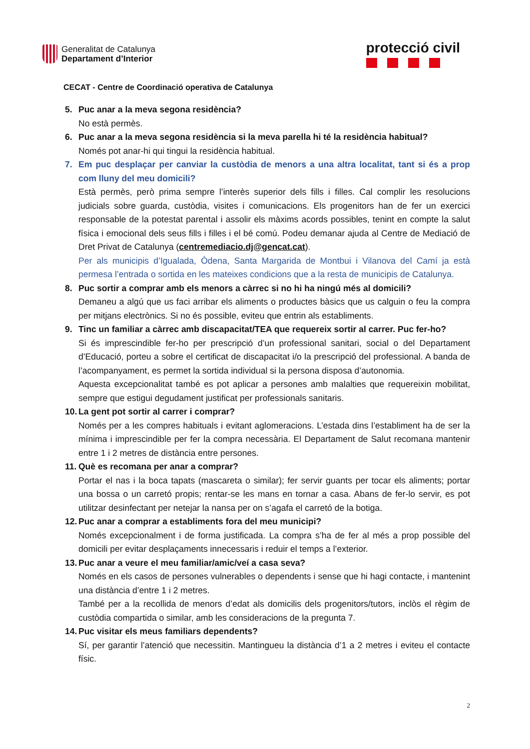Generalitat de Catalunya
Departament d’Interior
protecció civil
CECAT - Centre de Coordinació operativa de Catalunya
5. Puc anar a la meva segona residència?
No està permès.
6. Puc anar a la meva segona residència si la meva parella hi té la residència habitual?
Només pot anar-hi qui tingui la residència habitual.
7. Em puc desplaçar per canviar la custòdia de menors a una altra localitat, tant si és a prop com lluny del meu domicili?
Està permès, però prima sempre l’interès superior dels fills i filles. Cal complir les resolucions judicials sobre guarda, custòdia, visites i comunicacions. Els progenitors han de fer un exercici responsable de la potestat parental i assolir els màxims acords possibles, tenint en compte la salut física i emocional dels seus fills i filles i el bé comú. Podeu demanar ajuda al Centre de Mediació de Dret Privat de Catalunya (centremediacio.dj@gencat.cat).
Per als municipis d’Igualada, Òdena, Santa Margarida de Montbui i Vilanova del Camí ja està permesa l’entrada o sortida en les mateixes condicions que a la resta de municipis de Catalunya.
8. Puc sortir a comprar amb els menors a càrrec si no hi ha ningú més al domicili?
Demaneu a algú que us faci arribar els aliments o productes bàsics que us calguin o feu la compra per mitjans electrònics. Si no és possible, eviteu que entrin als establiments.
9. Tinc un familiar a càrrec amb discapacitat/TEA que requereix sortir al carrer. Puc fer-ho?
Si és imprescindible fer-ho per prescripció d’un professional sanitari, social o del Departament d’Educació, porteu a sobre el certificat de discapacitat i/o la prescripció del professional. A banda de l’acompanyament, es permet la sortida individual si la persona disposa d’autonomia.
Aquesta excepcionalitat també es pot aplicar a persones amb malalties que requereixin mobilitat, sempre que estigui degudament justificat per professionals sanitaris.
10.
La gent pot sortir al carrer i comprar?
Només per a les compres habituals i evitant aglomeracions. L’estada dins l’establiment ha de ser la mínima i imprescindible per fer la compra necessària. El Departament de Salut recomana mantenir entre 1 i 2 metres de distància entre persones.
11.
Què es recomana per anar a comprar?
Portar el nas i la boca tapats (mascareta o similar); fer servir guants per tocar els aliments; portar una bossa o un carretó propis; rentar-se les mans en tornar a casa. Abans de fer-lo servir, es pot utilitzar desinfectant per netejar la nansa per on s’agafa el carretó de la botiga.
12.
Puc anar a comprar a establiments fora del meu municipi?
Només excepcionalment i de forma justificada. La compra s’ha de fer al més a prop possible del domicili per evitar desplaçaments innecessaris i reduir el temps a l’exterior.
13.
Puc anar a veure el meu familiar/amic/veí a casa seva?
Només en els casos de persones vulnerables o dependents i sense que hi hagi contacte, i mantenint una distància d’entre 1 i 2 metres.
També per a la recollida de menors d’edat als domicilis dels progenitors/tutors, inclòs el règim de custòdia compartida o similar, amb les consideracions de la pregunta 7.
14.
Puc visitar els meus familiars dependents?
Sí, per garantir l’atenció que necessitin. Mantingueu la distància d’1 a 2 metres i eviteu el contacte físic.
2